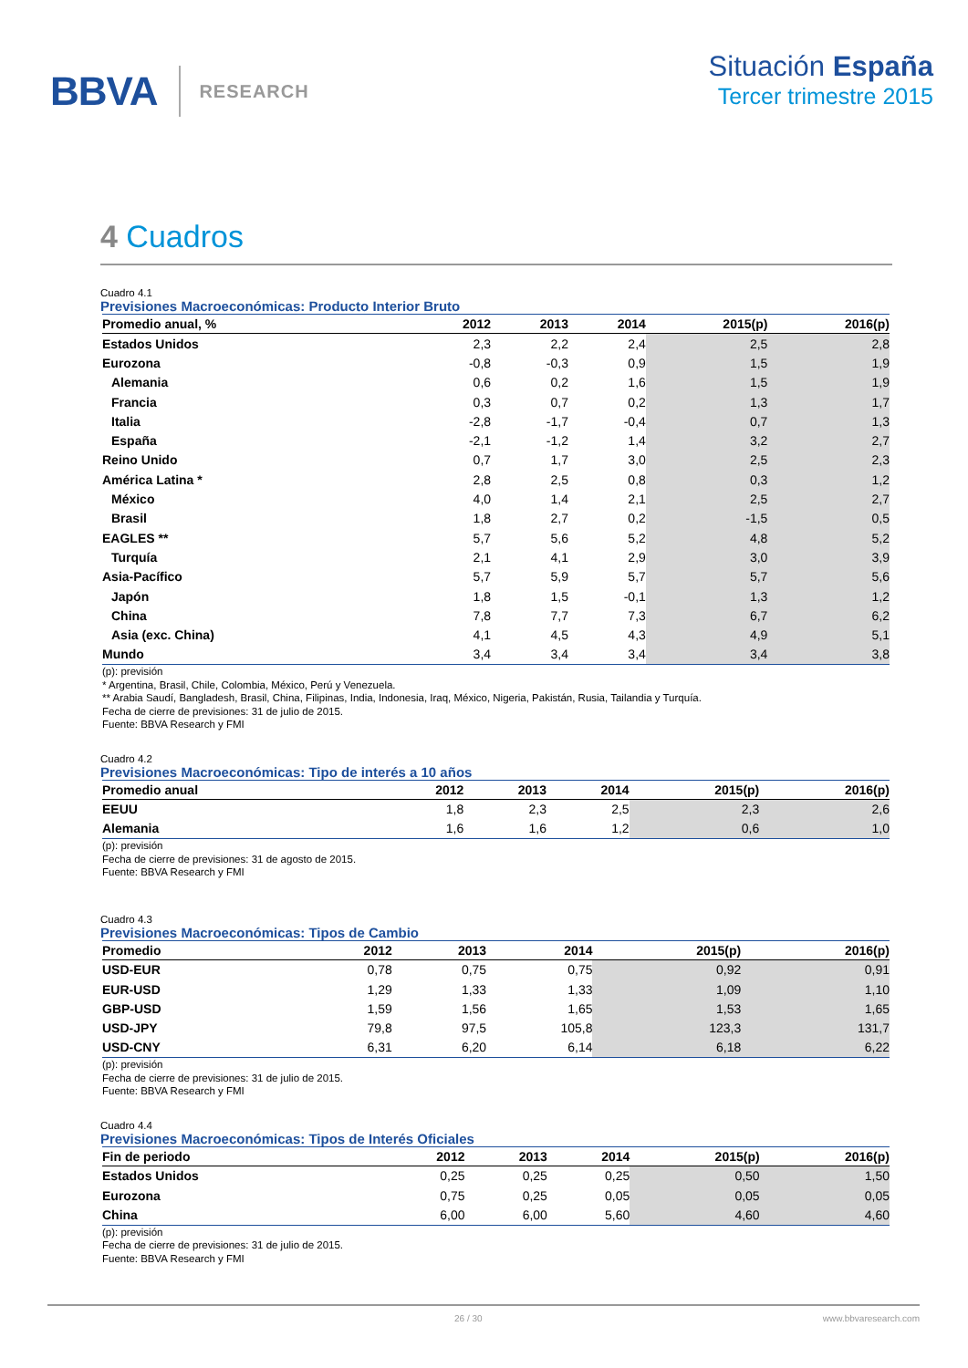BBVA RESEARCH
Situación España
Tercer trimestre 2015
4 Cuadros
Cuadro 4.1
Previsiones Macroeconómicas: Producto Interior Bruto
| Promedio anual, % | 2012 | 2013 | 2014 | 2015(p) | 2016(p) |
| --- | --- | --- | --- | --- | --- |
| Estados Unidos | 2,3 | 2,2 | 2,4 | 2,5 | 2,8 |
| Eurozona | -0,8 | -0,3 | 0,9 | 1,5 | 1,9 |
| Alemania | 0,6 | 0,2 | 1,6 | 1,5 | 1,9 |
| Francia | 0,3 | 0,7 | 0,2 | 1,3 | 1,7 |
| Italia | -2,8 | -1,7 | -0,4 | 0,7 | 1,3 |
| España | -2,1 | -1,2 | 1,4 | 3,2 | 2,7 |
| Reino Unido | 0,7 | 1,7 | 3,0 | 2,5 | 2,3 |
| América Latina * | 2,8 | 2,5 | 0,8 | 0,3 | 1,2 |
| México | 4,0 | 1,4 | 2,1 | 2,5 | 2,7 |
| Brasil | 1,8 | 2,7 | 0,2 | -1,5 | 0,5 |
| EAGLES ** | 5,7 | 5,6 | 5,2 | 4,8 | 5,2 |
| Turquía | 2,1 | 4,1 | 2,9 | 3,0 | 3,9 |
| Asia-Pacífico | 5,7 | 5,9 | 5,7 | 5,7 | 5,6 |
| Japón | 1,8 | 1,5 | -0,1 | 1,3 | 1,2 |
| China | 7,8 | 7,7 | 7,3 | 6,7 | 6,2 |
| Asia (exc. China) | 4,1 | 4,5 | 4,3 | 4,9 | 5,1 |
| Mundo | 3,4 | 3,4 | 3,4 | 3,4 | 3,8 |
(p): previsión
* Argentina, Brasil, Chile, Colombia, México, Perú y Venezuela.
** Arabia Saudí, Bangladesh, Brasil, China, Filipinas, India, Indonesia, Iraq, México, Nigeria, Pakistán, Rusia, Tailandia y Turquía.
Fecha de cierre de previsiones: 31 de julio de 2015.
Fuente: BBVA Research y FMI
Cuadro 4.2
Previsiones Macroeconómicas: Tipo de interés a 10 años
| Promedio anual | 2012 | 2013 | 2014 | 2015(p) | 2016(p) |
| --- | --- | --- | --- | --- | --- |
| EEUU | 1,8 | 2,3 | 2,5 | 2,3 | 2,6 |
| Alemania | 1,6 | 1,6 | 1,2 | 0,6 | 1,0 |
(p): previsión
Fecha de cierre de previsiones: 31 de agosto de 2015.
Fuente: BBVA Research y FMI
Cuadro 4.3
Previsiones Macroeconómicas: Tipos de Cambio
| Promedio | 2012 | 2013 | 2014 | 2015(p) | 2016(p) |
| --- | --- | --- | --- | --- | --- |
| USD-EUR | 0,78 | 0,75 | 0,75 | 0,92 | 0,91 |
| EUR-USD | 1,29 | 1,33 | 1,33 | 1,09 | 1,10 |
| GBP-USD | 1,59 | 1,56 | 1,65 | 1,53 | 1,65 |
| USD-JPY | 79,8 | 97,5 | 105,8 | 123,3 | 131,7 |
| USD-CNY | 6,31 | 6,20 | 6,14 | 6,18 | 6,22 |
(p): previsión
Fecha de cierre de previsiones: 31 de julio de 2015.
Fuente: BBVA Research y FMI
Cuadro 4.4
Previsiones Macroeconómicas: Tipos de Interés Oficiales
| Fin de periodo | 2012 | 2013 | 2014 | 2015(p) | 2016(p) |
| --- | --- | --- | --- | --- | --- |
| Estados Unidos | 0,25 | 0,25 | 0,25 | 0,50 | 1,50 |
| Eurozona | 0,75 | 0,25 | 0,05 | 0,05 | 0,05 |
| China | 6,00 | 6,00 | 5,60 | 4,60 | 4,60 |
(p): previsión
Fecha de cierre de previsiones: 31 de julio de 2015.
Fuente: BBVA Research y FMI
26 / 30 www.bbvaresearch.com